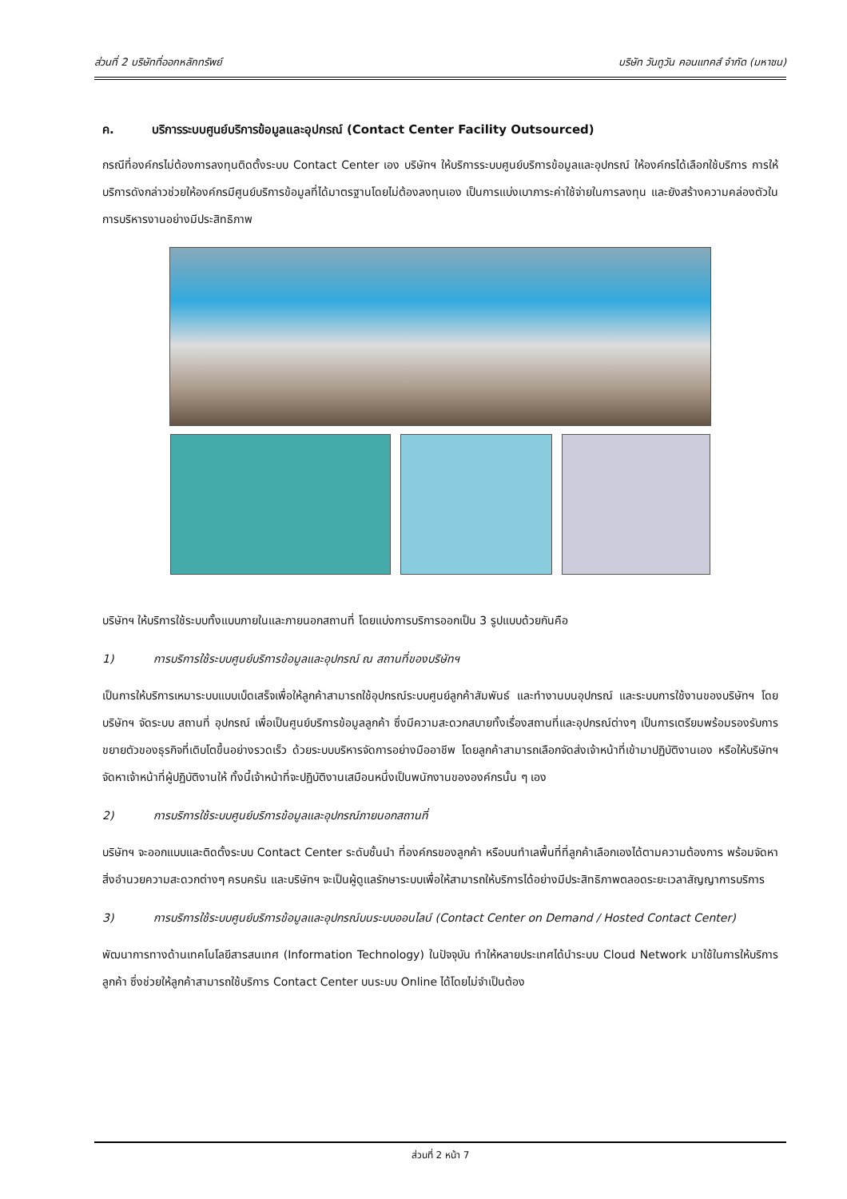ส่วนที่ 2 บริษัทที่ออกหลักทรัพย์ บริษัท วันทูวัน คอนแทคส์ จำกัด (มหาชน)
ค. บริการระบบศูนย์บริการข้อมูลและอุปกรณ์ (Contact Center Facility Outsourced)
กรณีที่องค์กรไม่ต้องการลงทุนติดตั้งระบบ Contact Center เอง บริษัทฯ ให้บริการระบบศูนย์บริการข้อมูลและอุปกรณ์ ให้องค์กรได้เลือกใช้บริการ การให้บริการดังกล่าวช่วยให้องค์กรมีศูนย์บริการข้อมูลที่ได้มาตรฐานโดยไม่ต้องลงทุนเอง เป็นการแบ่งเบาภาระค่าใช้จ่ายในการลงทุน และยังสร้างความคล่องตัวในการบริหารงานอย่างมีประสิทธิภาพ
บริษัทฯ ให้บริการใช้ระบบทั้งแบบภายในและภายนอกสถานที่ โดยแบ่งการบริการออกเป็น 3 รูปแบบด้วยกันคือ
1) การบริการใช้ระบบศูนย์บริการข้อมูลและอุปกรณ์ ณ สถานที่ของบริษัทฯ
เป็นการให้บริการเหมาระบบแบบเบ็ดเสร็จเพื่อให้ลูกค้าสามารถใช้อุปกรณ์ระบบศูนย์ลูกค้าสัมพันธ์ และทำงานบนอุปกรณ์ และระบบการใช้งานของบริษัทฯ โดยบริษัทฯ จัดระบบ สถานที่ อุปกรณ์ เพื่อเป็นศูนย์บริการข้อมูลลูกค้า ซึ่งมีความสะดวกสบายทั้งเรื่องสถานที่และอุปกรณ์ต่างๆ เป็นการเตรียมพร้อมรองรับการขยายตัวของธุรกิจที่เติบโตขึ้นอย่างรวดเร็ว ด้วยระบบบริหารจัดการอย่างมืออาชีพ โดยลูกค้าสามารถเลือกจัดส่งเจ้าหน้าที่เข้ามาปฏิบัติงานเอง หรือให้บริษัทฯ จัดหาเจ้าหน้าที่ผู้ปฏิบัติงานให้ ทั้งนี้เจ้าหน้าที่จะปฏิบัติงานเสมือนหนึ่งเป็นพนักงานขององค์กรนั้น ๆ เอง
2) การบริการใช้ระบบศูนย์บริการข้อมูลและอุปกรณ์ภายนอกสถานที่
บริษัทฯ จะออกแบบและติดตั้งระบบ Contact Center ระดับชั้นนำ ที่องค์กรของลูกค้า หรือบนทำเลพื้นที่ที่ลูกค้าเลือกเองได้ตามความต้องการ พร้อมจัดหาสิ่งอำนวยความสะดวกต่างๆ ครบครัน และบริษัทฯ จะเป็นผู้ดูแลรักษาระบบเพื่อให้สามารถให้บริการได้อย่างมีประสิทธิภาพตลอดระยะเวลาสัญญาการบริการ
3) การบริการใช้ระบบศูนย์บริการข้อมูลและอุปกรณ์บนระบบออนไลน์ (Contact Center on Demand / Hosted Contact Center)
พัฒนาการทางด้านเทคโนโลยีสารสนเทศ (Information Technology) ในปัจจุบัน ทำให้หลายประเทศได้นำระบบ Cloud Network มาใช้ในการให้บริการลูกค้า ซึ่งช่วยให้ลูกค้าสามารถใช้บริการ Contact Center บนระบบ Online ได้โดยไม่จำเป็นต้อง
ส่วนที่ 2 หน้า 7